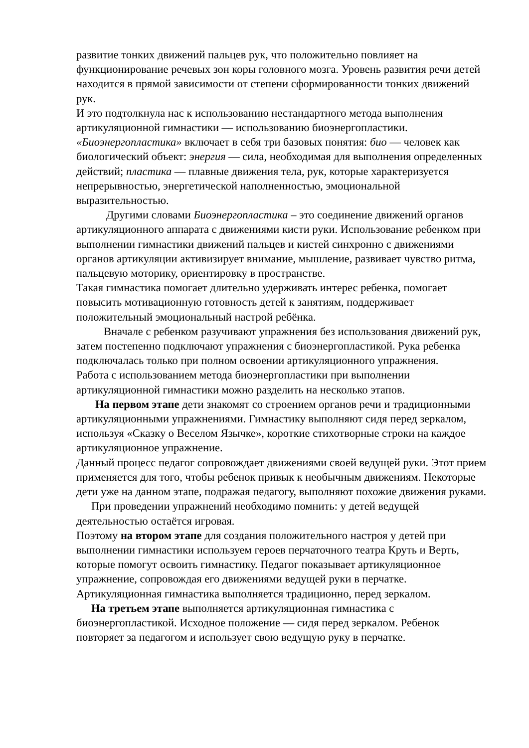развитие тонких движений пальцев рук, что положительно повлияет на функционирование речевых зон коры головного мозга. Уровень развития речи детей находится в прямой зависимости от степени сформированности тонких движений рук.
И это подтолкнула нас к использованию нестандартного метода выполнения артикуляционной гимнастики — использованию биоэнергопластики.
«Биоэнергопластика» включает в себя три базовых понятия: био — человек как биологический объект: энергия — сила, необходимая для выполнения определенных действий; пластика — плавные движения тела, рук, которые характеризуется непрерывностью, энергетической наполненностью, эмоциональной выразительностью.
Другими словами Биоэнергопластика – это соединение движений органов артикуляционного аппарата с движениями кисти руки. Использование ребенком при выполнении гимнастики движений пальцев и кистей синхронно с движениями органов артикуляции активизирует внимание, мышление, развивает чувство ритма, пальцевую моторику, ориентировку в пространстве.
Такая гимнастика помогает длительно удерживать интерес ребенка, помогает повысить мотивационную готовность детей к занятиям, поддерживает положительный эмоциональный настрой ребёнка.
Вначале с ребенком разучивают упражнения без использования движений рук, затем постепенно подключают упражнения с биоэнергопластикой. Рука ребенка подключалась только при полном освоении артикуляционного упражнения.
Работа с использованием метода биоэнергопластики при выполнении артикуляционной гимнастики можно разделить на несколько этапов.
На первом этапе дети знакомят со строением органов речи и традиционными артикуляционными упражнениями. Гимнастику выполняют сидя перед зеркалом, используя «Сказку о Веселом Язычке», короткие стихотворные строки на каждое артикуляционное упражнение.
Данный процесс педагог сопровождает движениями своей ведущей руки. Этот прием применяется для того, чтобы ребенок привык к необычным движениям. Некоторые дети уже на данном этапе, подражая педагогу, выполняют похожие движения руками.
При проведении упражнений необходимо помнить: у детей ведущей деятельностью остаётся игровая.
Поэтому на втором этапе для создания положительного настроя у детей при выполнении гимнастики используем героев перчаточного театра Круть и Верть, которые помогут освоить гимнастику. Педагог показывает артикуляционное упражнение, сопровождая его движениями ведущей руки в перчатке. Артикуляционная гимнастика выполняется традиционно, перед зеркалом.
На третьем этапе выполняется артикуляционная гимнастика с биоэнергопластикой. Исходное положение — сидя перед зеркалом. Ребенок повторяет за педагогом и использует свою ведущую руку в перчатке.